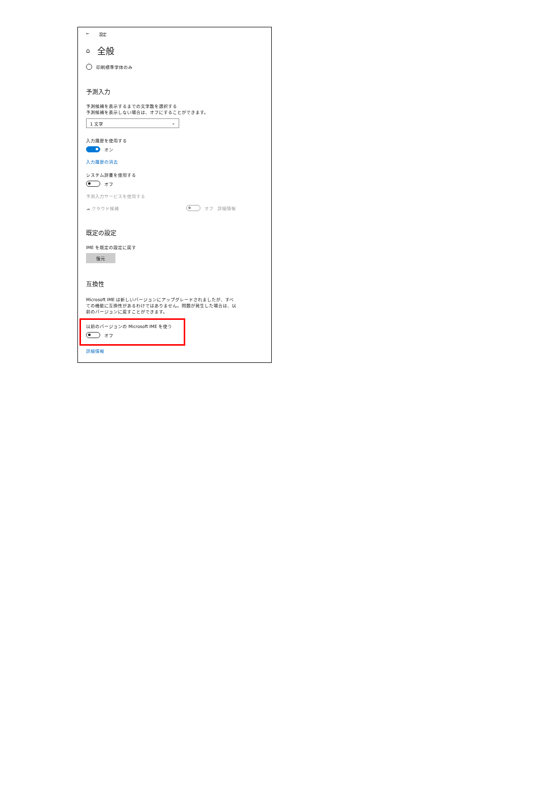← 設定
⌂ 全般
印刷標準字体のみ
予測入力
予測候補を表示するまでの文字数を選択する
予測候補を表示しない場合は、オフにすることができます。
1 文字 ⌄
入力履歴を使用する
オン
入力履歴の消去
システム辞書を使用する
オフ
予測入力サービスを使用する
☁ クラウド候補 オフ 詳細情報
既定の設定
IME を既定の設定に戻す
復元
互換性
Microsoft IME は新しいバージョンにアップグレードされましたが、すべての機能に互換性があるわけではありません。問題が発生した場合は、以前のバージョンに戻すことができます。
以前のバージョンの Microsoft IME を使う
オフ
詳細情報